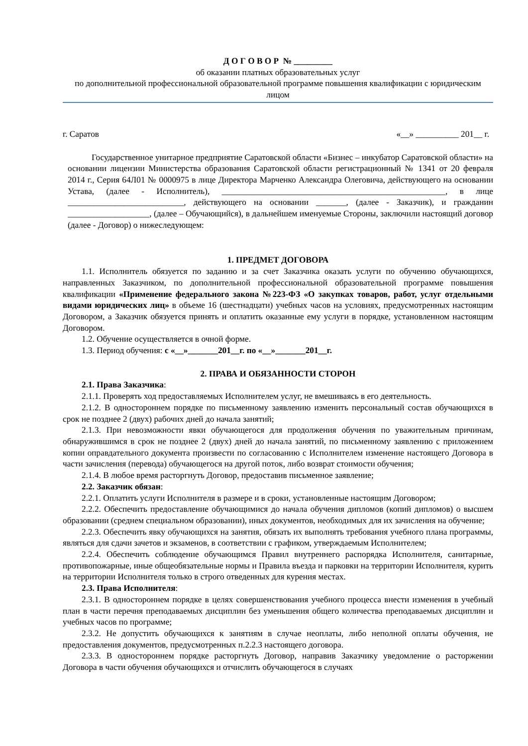Д О Г О В О Р № _________
об оказании платных образовательных услуг
по дополнительной профессиональной образовательной программе повышения квалификации с юридическим лицом
г. Саратов «__» __________ 201__ г.
Государственное унитарное предприятие Саратовской области «Бизнес – инкубатор Саратовской области» на основании лицензии Министерства образования Саратовской области регистрационный № 1341 от 20 февраля 2014 г., Серия 64Л01 № 0000975 в лице Директора Марченко Александра Олеговича, действующего на основании Устава, (далее - Исполнитель), ____________________________________________________, в лице ___________________________, действующего на основании _______, (далее - Заказчик), и гражданин ___________________, (далее – Обучающийся), в дальнейшем именуемые Стороны, заключили настоящий договор (далее - Договор) о нижеследующем:
1. ПРЕДМЕТ ДОГОВОРА
1.1. Исполнитель обязуется по заданию и за счет Заказчика оказать услуги по обучению обучающихся, направленных Заказчиком, по дополнительной профессиональной образовательной программе повышения квалификации «Применение федерального закона №223-ФЗ «О закупках товаров, работ, услуг отдельными видами юридических лиц» в объеме 16 (шестнадцати) учебных часов на условиях, предусмотренных настоящим Договором, а Заказчик обязуется принять и оплатить оказанные ему услуги в порядке, установленном настоящим Договором.
1.2. Обучение осуществляется в очной форме.
1.3. Период обучения: с «__»_______201__г. по «__»_______201__г.
2. ПРАВА И ОБЯЗАННОСТИ СТОРОН
2.1. Права Заказчика:
2.1.1. Проверять ход предоставляемых Исполнителем услуг, не вмешиваясь в его деятельность.
2.1.2. В одностороннем порядке по письменному заявлению изменить персональный состав обучающихся в срок не позднее 2 (двух) рабочих дней до начала занятий;
2.1.3. При невозможности явки обучающегося для продолжения обучения по уважительным причинам, обнаружившимся в срок не позднее 2 (двух) дней до начала занятий, по письменному заявлению с приложением копии оправдательного документа произвести по согласованию с Исполнителем изменение настоящего Договора в части зачисления (перевода) обучающегося на другой поток, либо возврат стоимости обучения;
2.1.4. В любое время расторгнуть Договор, предоставив письменное заявление;
2.2. Заказчик обязан:
2.2.1. Оплатить услуги Исполнителя в размере и в сроки, установленные настоящим Договором;
2.2.2. Обеспечить предоставление обучающимися до начала обучения дипломов (копий дипломов) о высшем образовании (среднем специальном образовании), иных документов, необходимых для их зачисления на обучение;
2.2.3. Обеспечить явку обучающихся на занятия, обязать их выполнять требования учебного плана программы, являться для сдачи зачетов и экзаменов, в соответствии с графиком, утверждаемым Исполнителем;
2.2.4. Обеспечить соблюдение обучающимся Правил внутреннего распорядка Исполнителя, санитарные, противопожарные, иные общеобязательные нормы и Правила въезда и парковки на территории Исполнителя, курить на территории Исполнителя только в строго отведенных для курения местах.
2.3. Права Исполнителя:
2.3.1. В одностороннем порядке в целях совершенствования учебного процесса внести изменения в учебный план в части перечня преподаваемых дисциплин без уменьшения общего количества преподаваемых дисциплин и учебных часов по программе;
2.3.2. Не допустить обучающихся к занятиям в случае неоплаты, либо неполной оплаты обучения, не предоставления документов, предусмотренных п.2.2.3 настоящего договора.
2.3.3. В одностороннем порядке расторгнуть Договор, направив Заказчику уведомление о расторжении Договора в части обучения обучающихся и отчислить обучающегося в случаях